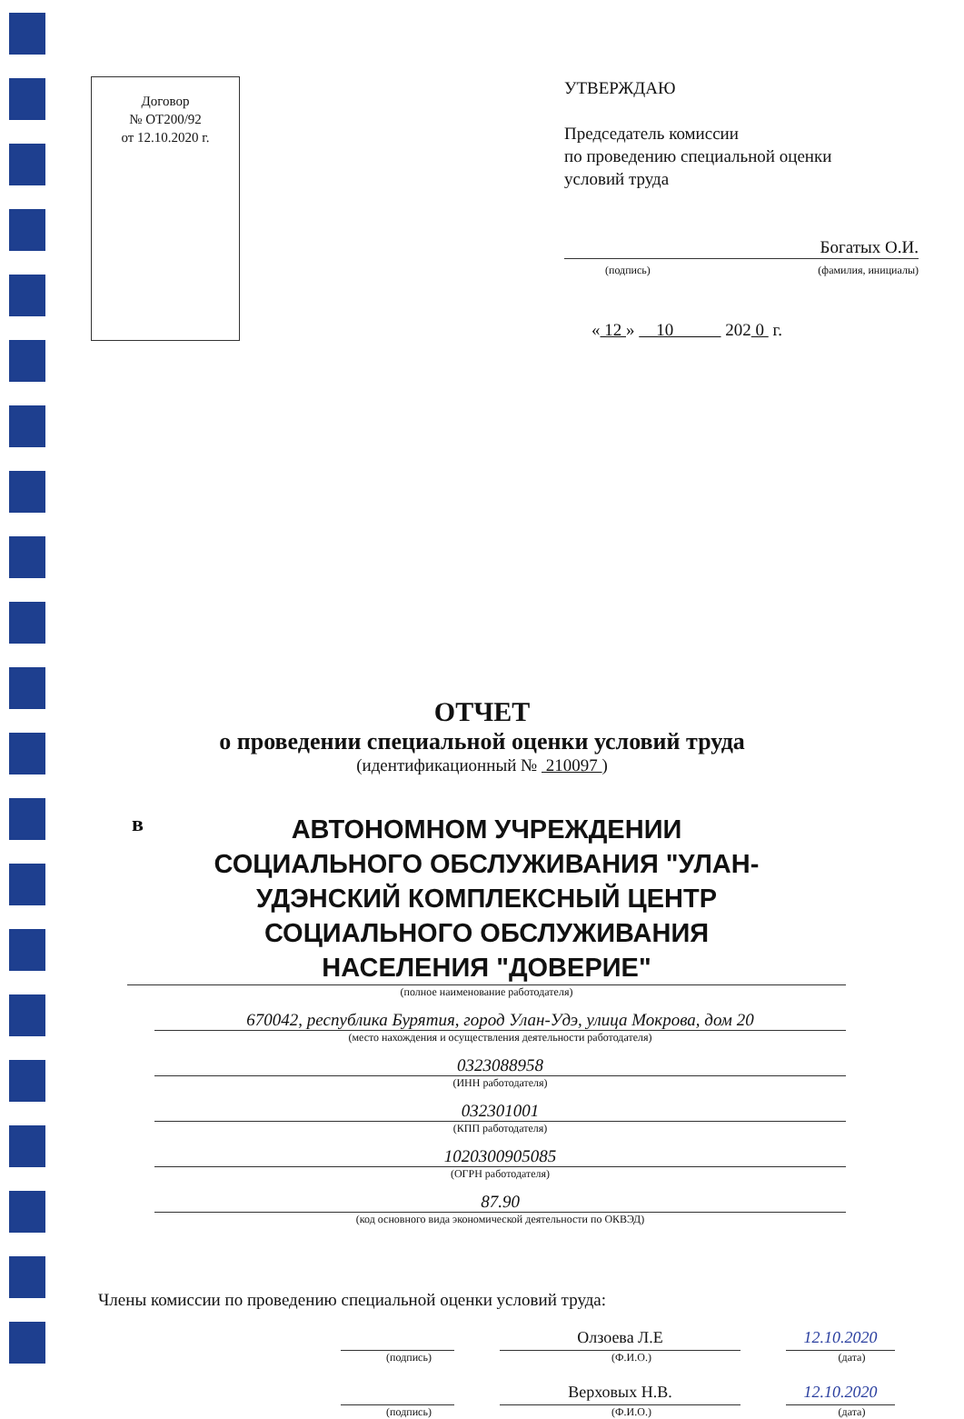Договор
№ ОТ200/92
от 12.10.2020 г.
УТВЕРЖДАЮ
Председатель комиссии
по проведению специальной оценки
условий труда
Богатых О.И.
(подпись) (фамилия, инициалы)
« 12 » 10 202 0 г.
ОТЧЕТ
о проведении специальной оценки условий труда
(идентификационный № 210097 )
в
АВТОНОМНОМ УЧРЕЖДЕНИИ
СОЦИАЛЬНОГО ОБСЛУЖИВАНИЯ "УЛАН-
УДЭНСКИЙ КОМПЛЕКСНЫЙ ЦЕНТР
СОЦИАЛЬНОГО ОБСЛУЖИВАНИЯ
НАСЕЛЕНИЯ "ДОВЕРИЕ"
(полное наименование работодателя)
670042, республика Бурятия, город Улан-Удэ, улица Мокрова, дом 20
(место нахождения и осуществления деятельности работодателя)
0323088958
(ИНН работодателя)
032301001
(КПП работодателя)
1020300905085
(ОГРН работодателя)
87.90
(код основного вида экономической деятельности по ОКВЭД)
Члены комиссии по проведению специальной оценки условий труда:
(подпись)
Олзоева Л.Е
(Ф.И.О.)
12.10.2020
(дата)
(подпись)
Верховых Н.В.
(Ф.И.О.)
12.10.2020
(дата)